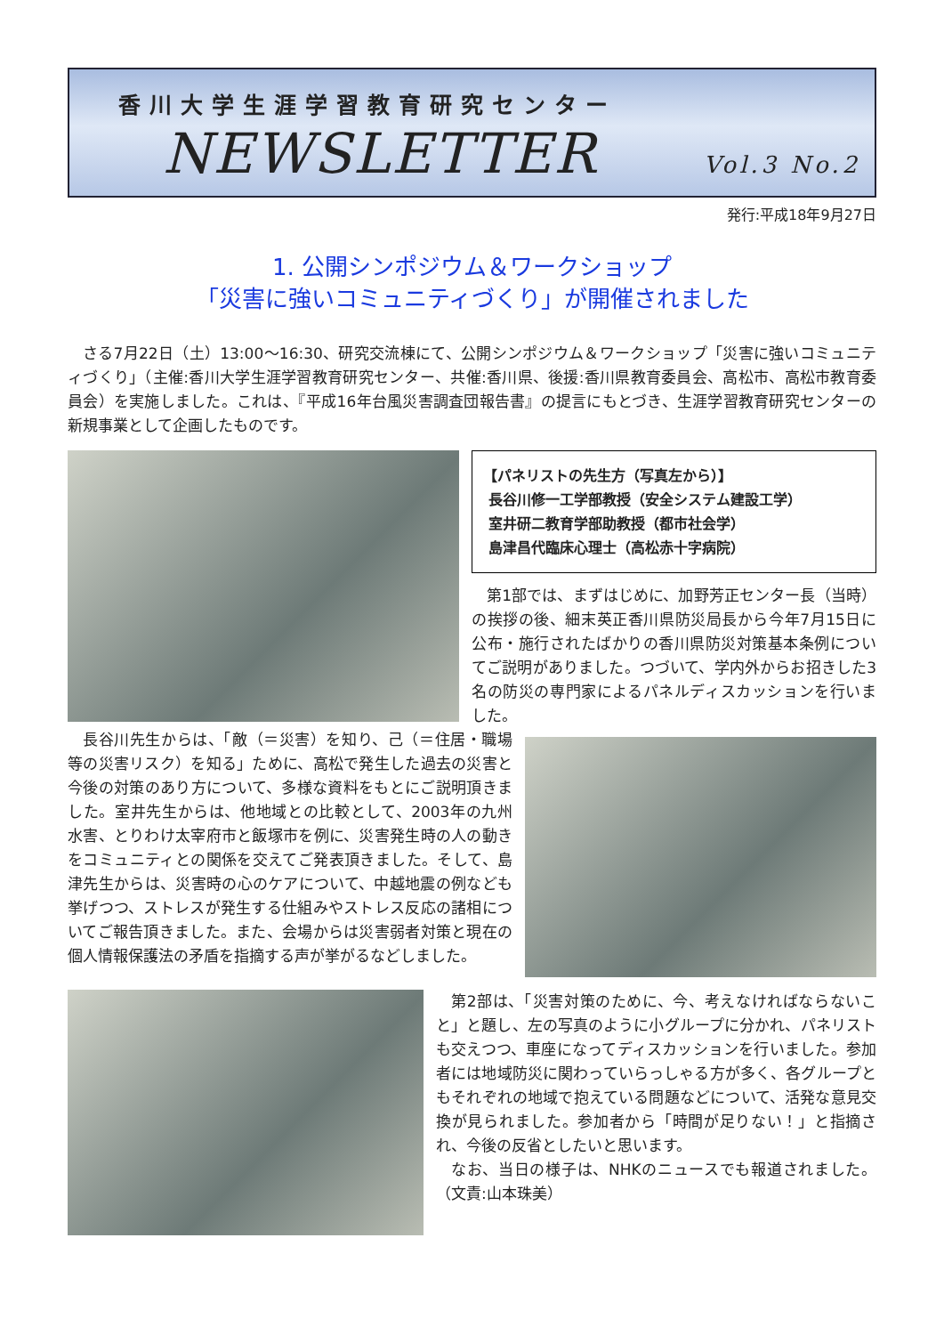香川大学生涯学習教育研究センター
NEWSLETTER Vol.3 No.2
発行:平成18年9月27日
1. 公開シンポジウム＆ワークショップ
「災害に強いコミュニティづくり」が開催されました
さる7月22日（土）13:00～16:30、研究交流棟にて、公開シンポジウム＆ワークショップ「災害に強いコミュニティづくり」（主催:香川大学生涯学習教育研究センター、共催:香川県、後援:香川県教育委員会、高松市、高松市教育委員会）を実施しました。これは、『平成16年台風災害調査団報告書』の提言にもとづき、生涯学習教育研究センターの新規事業として企画したものです。
【パネリストの先生方（写真左から）】
長谷川修一工学部教授（安全システム建設工学）
室井研二教育学部助教授（都市社会学）
島津昌代臨床心理士（高松赤十字病院）
第1部では、まずはじめに、加野芳正センター長（当時）の挨拶の後、細末英正香川県防災局長から今年7月15日に公布・施行されたばかりの香川県防災対策基本条例についてご説明がありました。つづいて、学内外からお招きした3名の防災の専門家によるパネルディスカッションを行いました。
長谷川先生からは、「敵（＝災害）を知り、己（＝住居・職場等の災害リスク）を知る」ために、高松で発生した過去の災害と今後の対策のあり方について、多様な資料をもとにご説明頂きました。室井先生からは、他地域との比較として、2003年の九州水害、とりわけ太宰府市と飯塚市を例に、災害発生時の人の動きをコミュニティとの関係を交えてご発表頂きました。そして、島津先生からは、災害時の心のケアについて、中越地震の例なども挙げつつ、ストレスが発生する仕組みやストレス反応の諸相についてご報告頂きました。また、会場からは災害弱者対策と現在の個人情報保護法の矛盾を指摘する声が挙がるなどしました。
第2部は、「災害対策のために、今、考えなければならないこと」と題し、左の写真のように小グループに分かれ、パネリストも交えつつ、車座になってディスカッションを行いました。参加者には地域防災に関わっていらっしゃる方が多く、各グループともそれぞれの地域で抱えている問題などについて、活発な意見交換が見られました。参加者から「時間が足りない！」と指摘され、今後の反省としたいと思います。
なお、当日の様子は、NHKのニュースでも報道されました。（文責:山本珠美）